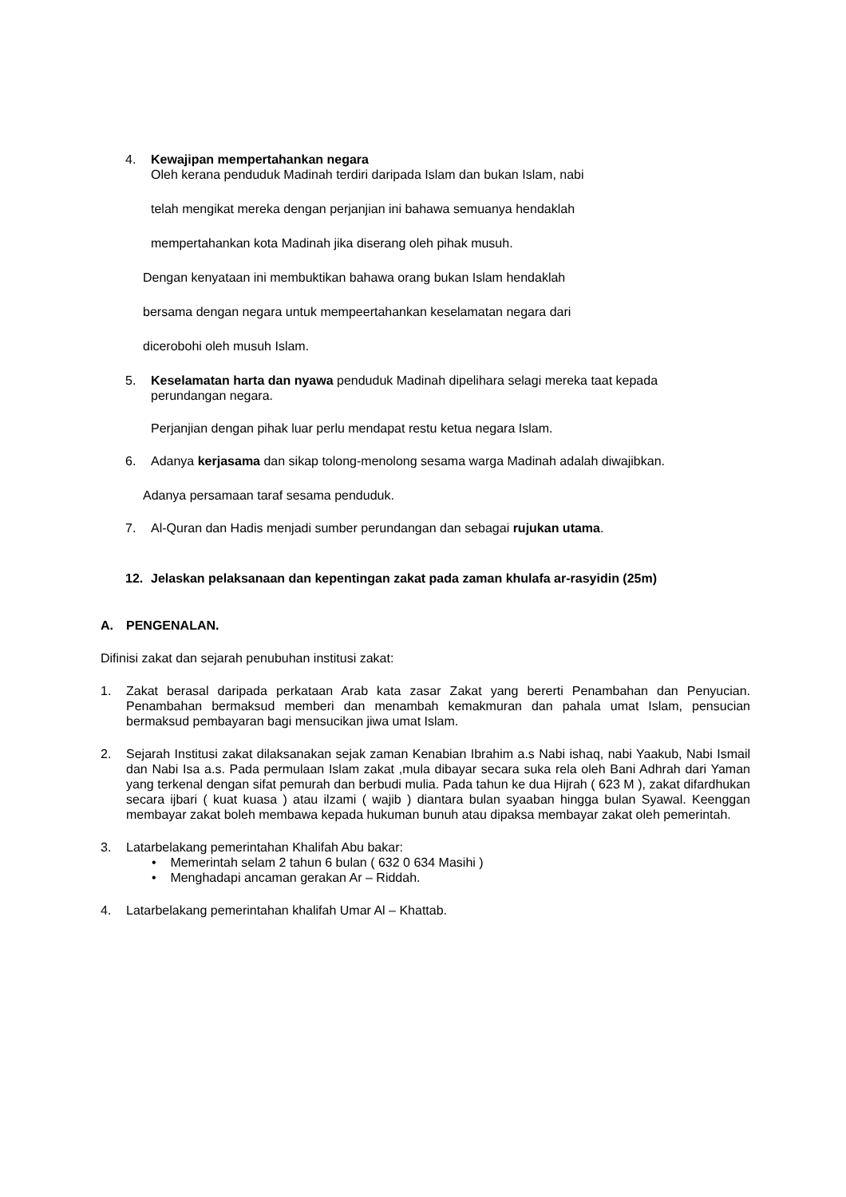4. Kewajipan mempertahankan negara
Oleh kerana penduduk Madinah terdiri daripada Islam dan bukan Islam, nabi
telah mengikat mereka dengan perjanjian ini bahawa semuanya hendaklah
mempertahankan kota Madinah jika diserang oleh pihak musuh.
Dengan kenyataan ini membuktikan bahawa orang bukan Islam hendaklah
bersama dengan negara untuk mempeertahankan keselamatan negara dari
dicerobohi oleh musuh Islam.
5. Keselamatan harta dan nyawa penduduk Madinah dipelihara selagi mereka taat kepada perundangan negara.
Perjanjian dengan pihak luar perlu mendapat restu ketua negara Islam.
6. Adanya kerjasama dan sikap tolong-menolong sesama warga Madinah adalah diwajibkan.
Adanya persamaan taraf sesama penduduk.
7. Al-Quran dan Hadis menjadi sumber perundangan dan sebagai rujukan utama.
12. Jelaskan pelaksanaan dan kepentingan zakat pada zaman khulafa ar-rasyidin (25m)
A. PENGENALAN.
Difinisi zakat dan sejarah penubuhan institusi zakat:
1. Zakat berasal daripada perkataan Arab kata zasar Zakat yang bererti Penambahan dan Penyucian. Penambahan bermaksud memberi dan menambah kemakmuran dan pahala umat Islam, pensucian bermaksud pembayaran bagi mensucikan jiwa umat Islam.
2. Sejarah Institusi zakat dilaksanakan sejak zaman Kenabian Ibrahim a.s Nabi ishaq, nabi Yaakub, Nabi Ismail dan Nabi Isa a.s. Pada permulaan Islam zakat ,mula dibayar secara suka rela oleh Bani Adhrah dari Yaman yang terkenal dengan sifat pemurah dan berbudi mulia. Pada tahun ke dua Hijrah ( 623 M ), zakat difardhukan secara ijbari ( kuat kuasa ) atau ilzami ( wajib ) diantara bulan syaaban hingga bulan Syawal. Keenggan membayar zakat boleh membawa kepada hukuman bunuh atau dipaksa membayar zakat oleh pemerintah.
3. Latarbelakang pemerintahan Khalifah Abu bakar:
• Memerintah selam 2 tahun 6 bulan ( 632 0 634 Masihi )
• Menghadapi ancaman gerakan Ar – Riddah.
4. Latarbelakang pemerintahan khalifah Umar Al – Khattab.